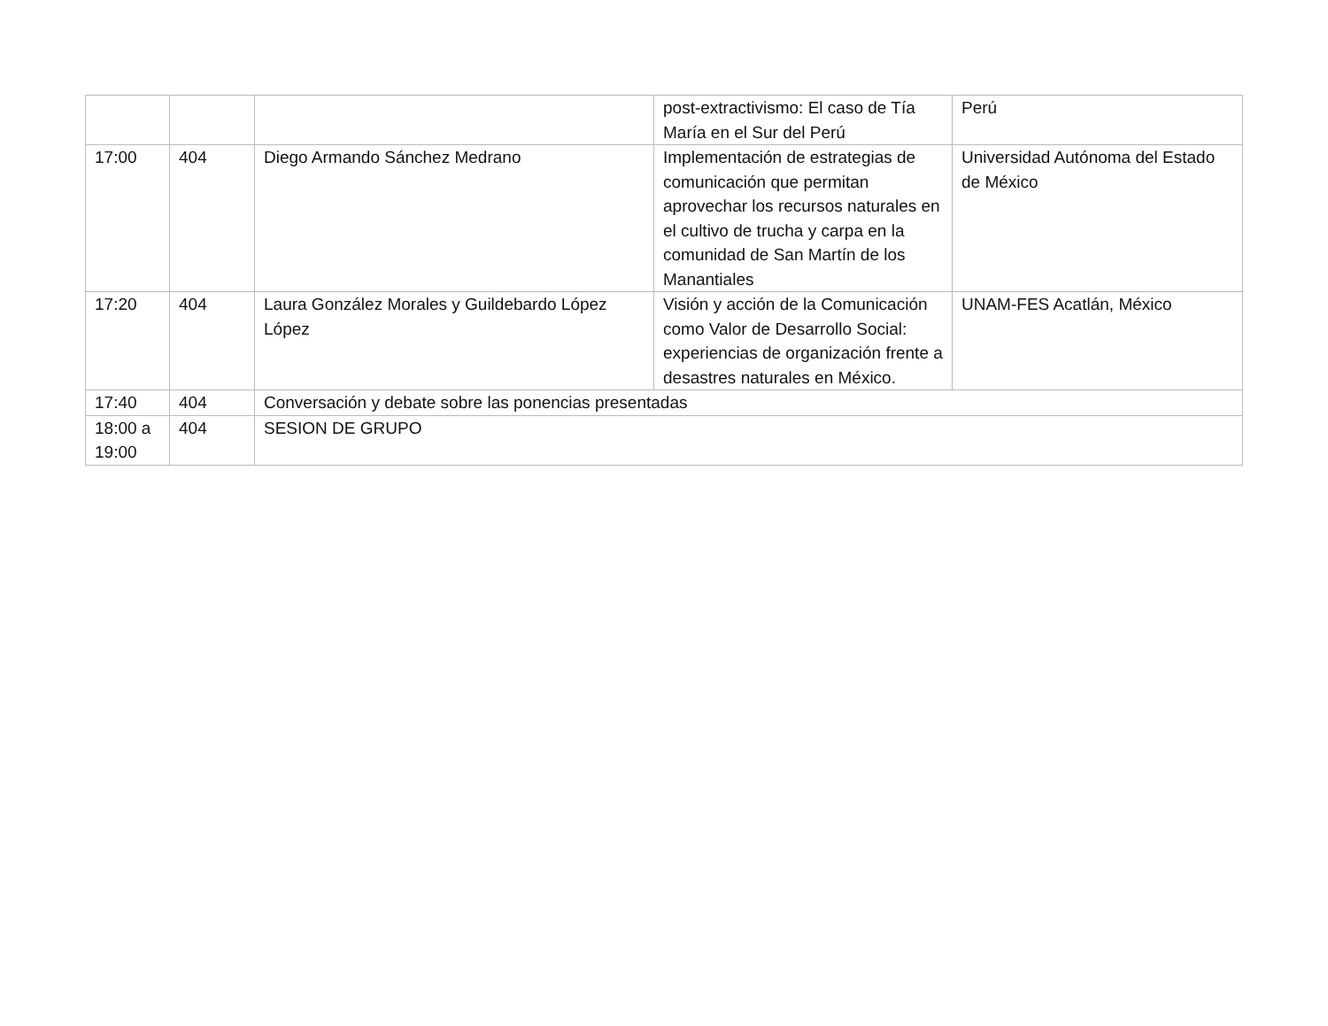| | | | post-extractivismo: El caso de Tía María en el Sur del Perú | Perú |
| 17:00 | 404 | Diego Armando Sánchez Medrano | Implementación de estrategias de comunicación que permitan aprovechar los recursos naturales en el cultivo de trucha y carpa en la comunidad de San Martín de los Manantiales | Universidad Autónoma del Estado de México |
| 17:20 | 404 | Laura González Morales y Guildebardo López López | Visión y acción de la Comunicación como Valor de Desarrollo Social: experiencias de organización frente a desastres naturales en México. | UNAM-FES Acatlán, México |
| 17:40 | 404 | Conversación y debate sobre las ponencias presentadas | | |
| 18:00 a 19:00 | 404 | SESION DE GRUPO | | |